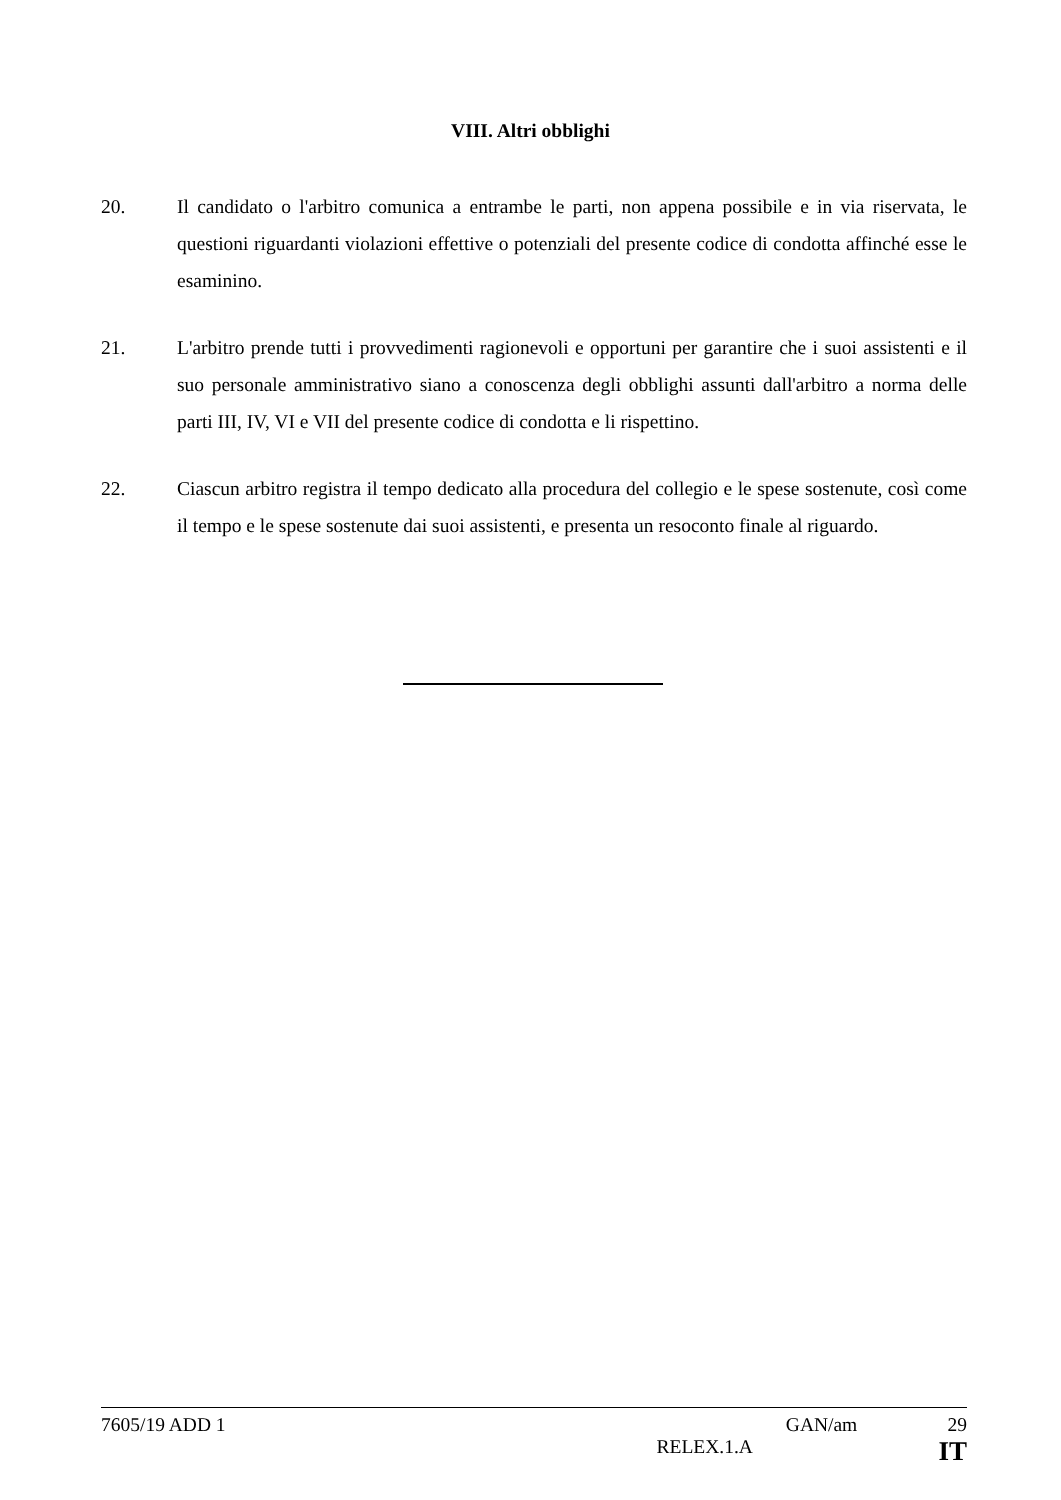VIII. Altri obblighi
20. Il candidato o l'arbitro comunica a entrambe le parti, non appena possibile e in via riservata, le questioni riguardanti violazioni effettive o potenziali del presente codice di condotta affinché esse le esaminino.
21. L'arbitro prende tutti i provvedimenti ragionevoli e opportuni per garantire che i suoi assistenti e il suo personale amministrativo siano a conoscenza degli obblighi assunti dall'arbitro a norma delle parti III, IV, VI e VII del presente codice di condotta e li rispettino.
22. Ciascun arbitro registra il tempo dedicato alla procedura del collegio e le spese sostenute, così come il tempo e le spese sostenute dai suoi assistenti, e presenta un resoconto finale al riguardo.
7605/19 ADD 1 GAN/am 29
RELEX.1.A IT